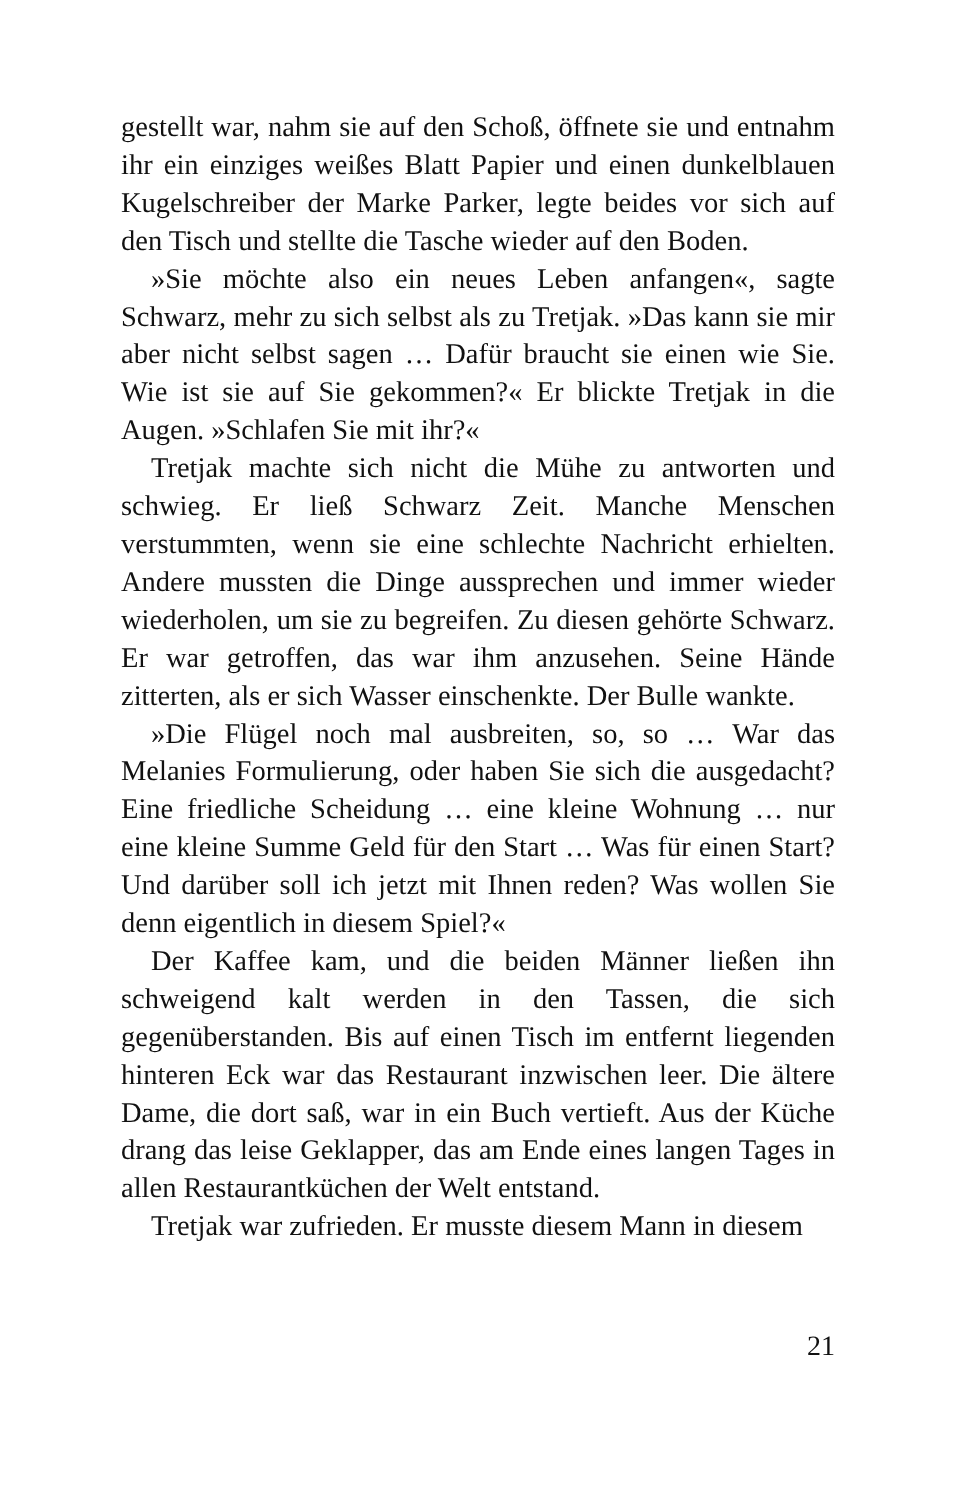gestellt war, nahm sie auf den Schoß, öffnete sie und entnahm ihr ein einziges weißes Blatt Papier und einen dunkelblauen Kugelschreiber der Marke Parker, legte beides vor sich auf den Tisch und stellte die Tasche wieder auf den Boden.
»Sie möchte also ein neues Leben anfangen«, sagte Schwarz, mehr zu sich selbst als zu Tretjak. »Das kann sie mir aber nicht selbst sagen … Dafür braucht sie einen wie Sie. Wie ist sie auf Sie gekommen?« Er blickte Tretjak in die Augen. »Schlafen Sie mit ihr?«
Tretjak machte sich nicht die Mühe zu antworten und schwieg. Er ließ Schwarz Zeit. Manche Menschen verstummten, wenn sie eine schlechte Nachricht erhielten. Andere mussten die Dinge aussprechen und immer wieder wiederholen, um sie zu begreifen. Zu diesen gehörte Schwarz. Er war getroffen, das war ihm anzusehen. Seine Hände zitterten, als er sich Wasser einschenkte. Der Bulle wankte.
»Die Flügel noch mal ausbreiten, so, so … War das Melanies Formulierung, oder haben Sie sich die ausgedacht? Eine friedliche Scheidung … eine kleine Wohnung … nur eine kleine Summe Geld für den Start … Was für einen Start? Und darüber soll ich jetzt mit Ihnen reden? Was wollen Sie denn eigentlich in diesem Spiel?«
Der Kaffee kam, und die beiden Männer ließen ihn schweigend kalt werden in den Tassen, die sich gegenüberstanden. Bis auf einen Tisch im entfernt liegenden hinteren Eck war das Restaurant inzwischen leer. Die ältere Dame, die dort saß, war in ein Buch vertieft. Aus der Küche drang das leise Geklapper, das am Ende eines langen Tages in allen Restaurantküchen der Welt entstand.
Tretjak war zufrieden. Er musste diesem Mann in diesem
21